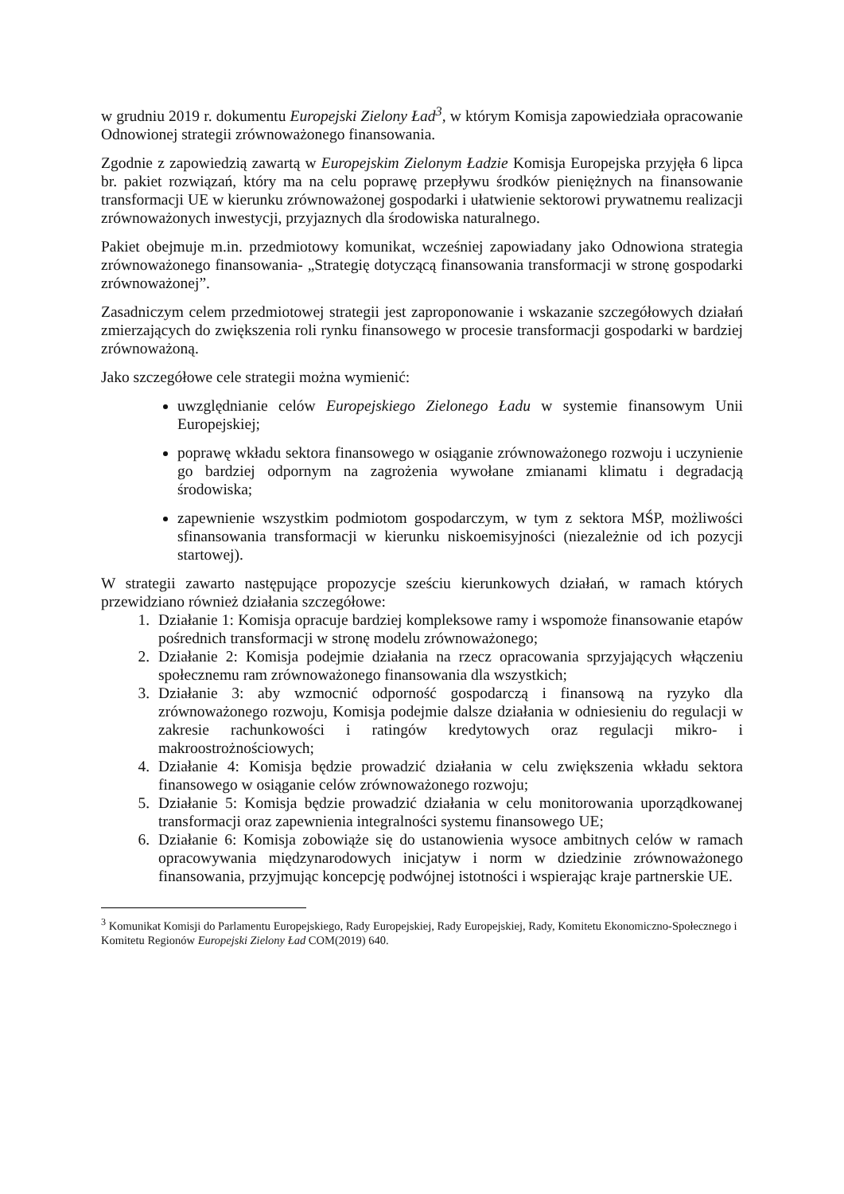w grudniu 2019 r. dokumentu Europejski Zielony Ład<sup>3</sup>, w którym Komisja zapowiedziała opracowanie Odnowionej strategii zrównoważonego finansowania.
Zgodnie z zapowiedzią zawartą w Europejskim Zielonym Ładzie Komisja Europejska przyjęła 6 lipca br. pakiet rozwiązań, który ma na celu poprawę przepływu środków pieniężnych na finansowanie transformacji UE w kierunku zrównoważonej gospodarki i ułatwienie sektorowi prywatnemu realizacji zrównoważonych inwestycji, przyjaznych dla środowiska naturalnego.
Pakiet obejmuje m.in. przedmiotowy komunikat, wcześniej zapowiadany jako Odnowiona strategia zrównoważonego finansowania- „Strategię dotyczącą finansowania transformacji w stronę gospodarki zrównoważonej”.
Zasadniczym celem przedmiotowej strategii jest zaproponowanie i wskazanie szczegółowych działań zmierzających do zwiększenia roli rynku finansowego w procesie transformacji gospodarki w bardziej zrównoważoną.
Jako szczegółowe cele strategii można wymienić:
uwzględnianie celów Europejskiego Zielonego Ładu w systemie finansowym Unii Europejskiej;
poprawę wkładu sektora finansowego w osiąganie zrównoważonego rozwoju i uczynienie go bardziej odpornym na zagrożenia wywołane zmianami klimatu i degradacją środowiska;
zapewnienie wszystkim podmiotom gospodarczym, w tym z sektora MŚP, możliwości sfinansowania transformacji w kierunku niskoemisyjności (niezależnie od ich pozycji startowej).
W strategii zawarto następujące propozycje sześciu kierunkowych działań, w ramach których przewidziano również działania szczegółowe:
1. Działanie 1: Komisja opracuje bardziej kompleksowe ramy i wspomoże finansowanie etapów pośrednich transformacji w stronę modelu zrównoważonego;
2. Działanie 2: Komisja podejmie działania na rzecz opracowania sprzyjających włączeniu społecznemu ram zrównoważonego finansowania dla wszystkich;
3. Działanie 3: aby wzmocnić odporność gospodarczą i finansową na ryzyko dla zrównoważonego rozwoju, Komisja podejmie dalsze działania w odniesieniu do regulacji w zakresie rachunkowości i ratingów kredytowych oraz regulacji mikro- i makroostrożnościowych;
4. Działanie 4: Komisja będzie prowadzić działania w celu zwiększenia wkładu sektora finansowego w osiąganie celów zrównoważonego rozwoju;
5. Działanie 5: Komisja będzie prowadzić działania w celu monitorowania uporządkowanej transformacji oraz zapewnienia integralności systemu finansowego UE;
6. Działanie 6: Komisja zobowiąże się do ustanowienia wysoce ambitnych celów w ramach opracowywania międzynarodowych inicjatyw i norm w dziedzinie zrównoważonego finansowania, przyjmując koncepcję podwójnej istotności i wspierając kraje partnerskie UE.
<sup>3</sup> Komunikat Komisji do Parlamentu Europejskiego, Rady Europejskiej, Rady Europejskiej, Rady, Komitetu Ekonomiczno-Społecznego i Komitetu Regionów Europejski Zielony Ład COM(2019) 640.